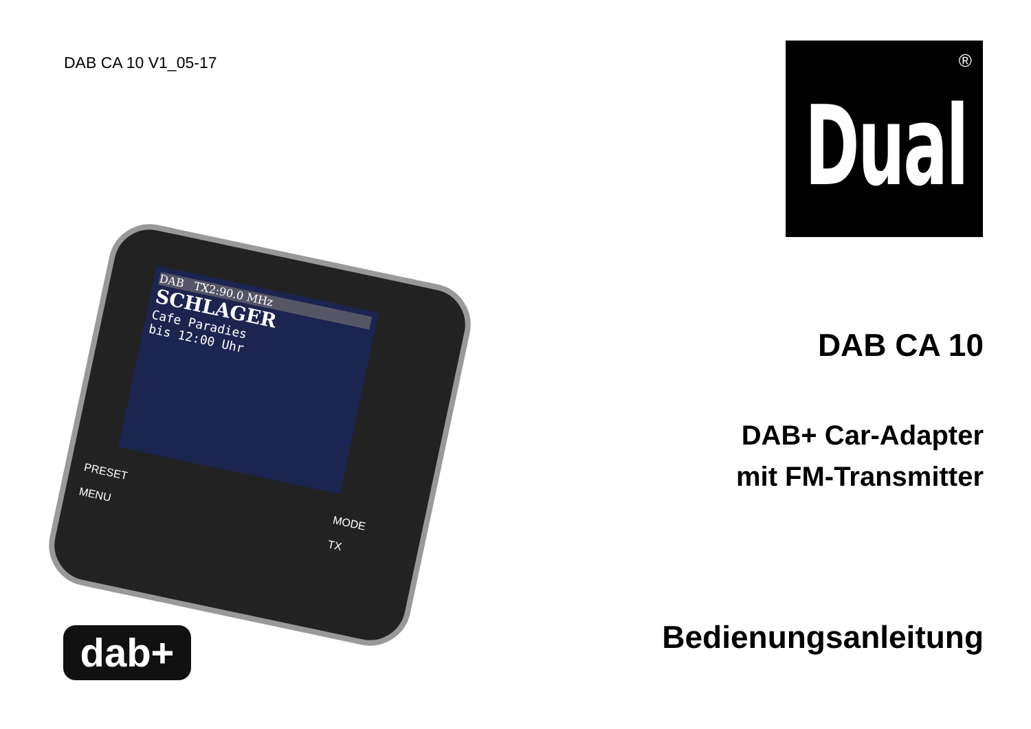DAB CA 10 V1_05-17
®
Dual
DAB TX2:90.0 MHz
SCHLAGER
Cafe Paradies
bis 12:00 Uhr
PRESET
MENU
MODE
TX
dab+
DAB CA 10
DAB+ Car-Adapter
mit FM-Transmitter
Bedienungsanleitung